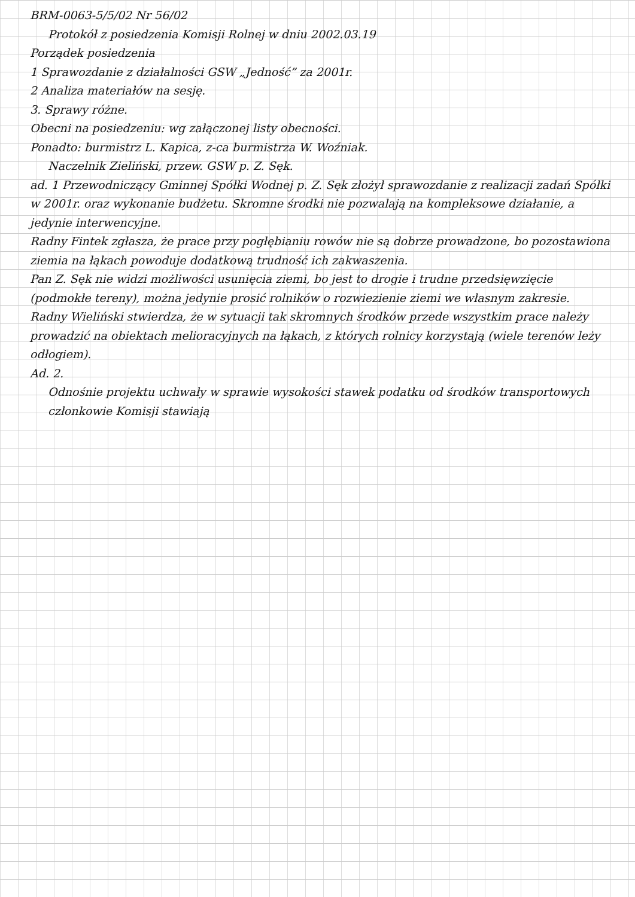BRM-0063-5/5/02 Nr 56/02
Protokół z posiedzenia Komisji Rolnej w dniu 2002.03.19
Porządek posiedzenia
1 Sprawozdanie z działalności GSW „Jedność” za 2001r.
2 Analiza materiałów na sesję.
3. Sprawy różne.
Obecni na posiedzeniu: wg załączonej listy obecności.
Ponadto: burmistrz L. Kapica, z-ca burmistrza W. Woźniak.
Naczelnik Zieliński, przew. GSW p. Z. Sęk.
ad. 1 Przewodniczący Gminnej Spółki Wodnej p. Z. Sęk złożył sprawozdanie z realizacji zadań Spółki w 2001r. oraz wykonanie budżetu. Skromne środki nie pozwalają na kompleksowe działanie, a jedynie interwencyjne.
Radny Fintek zgłasza, że prace przy pogłębianiu rowów nie są dobrze prowadzone, bo pozostawiona ziemia na łąkach powoduje dodatkową trudność ich zakwaszenia.
Pan Z. Sęk nie widzi możliwości usunięcia ziemi, bo jest to drogie i trudne przedsięwzięcie (podmokłe tereny), można jedynie prosić rolników o rozwiezienie ziemi we własnym zakresie.
Radny Wieliński stwierdza, że w sytuacji tak skromnych środków przede wszystkim prace należy prowadzić na obiektach melioracyjnych na łąkach, z których rolnicy korzystają (wiele terenów leży odłogiem).
Ad. 2.
Odnośnie projektu uchwały w sprawie wysokości stawek podatku od środków transportowych członkowie Komisji stawiają